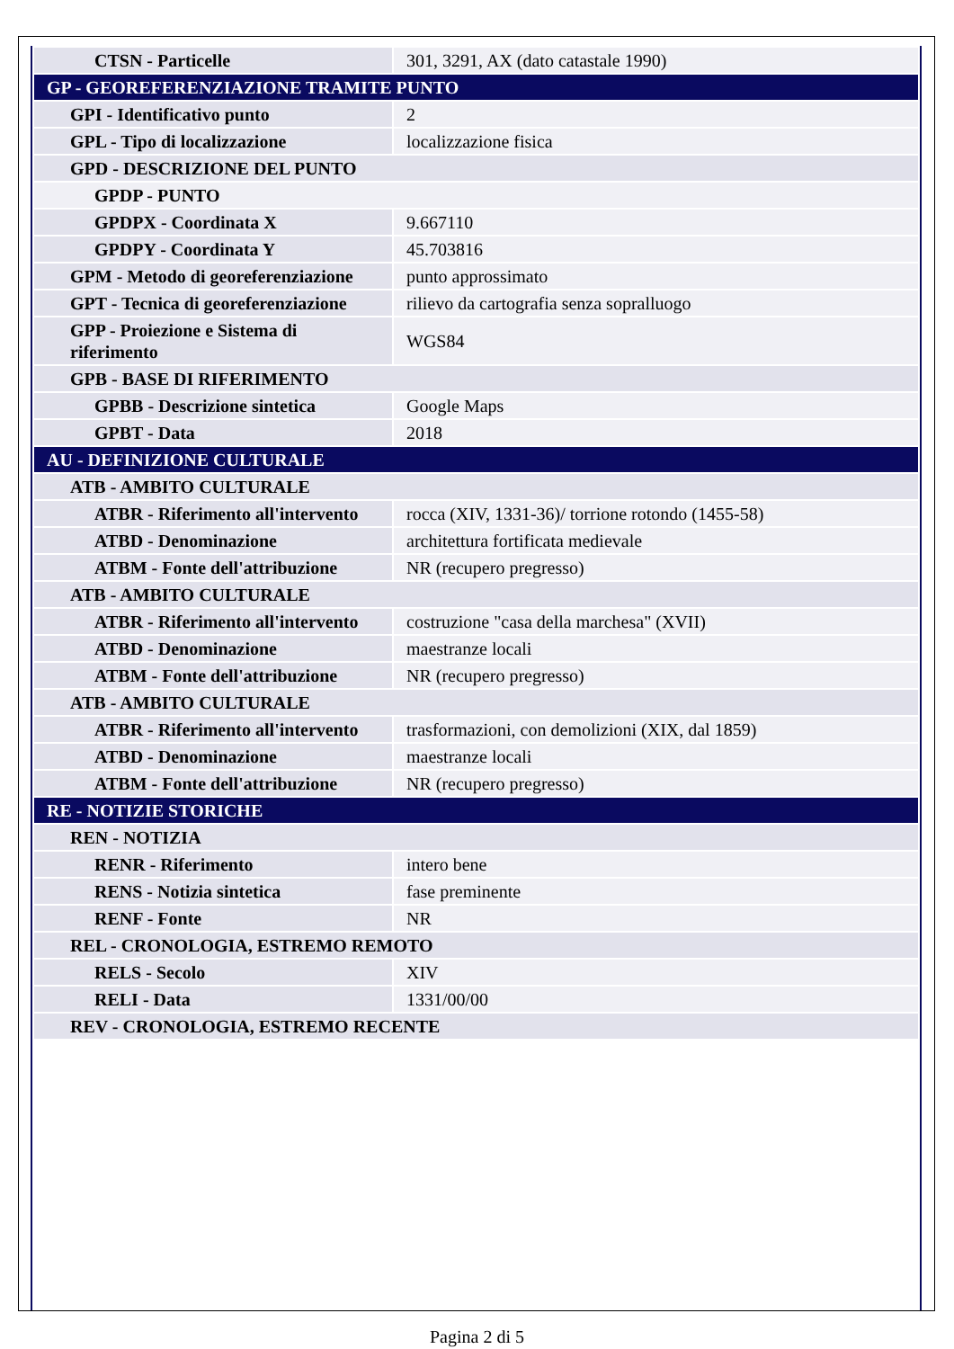| CTSN - Particelle | 301, 3291, AX (dato catastale 1990) |
| GP - GEOREFERENZIAZIONE TRAMITE PUNTO | |
| GPI - Identificativo punto | 2 |
| GPL - Tipo di localizzazione | localizzazione fisica |
| GPD - DESCRIZIONE DEL PUNTO | |
| GPDP - PUNTO | |
| GPDPX - Coordinata X | 9.667110 |
| GPDPY - Coordinata Y | 45.703816 |
| GPM - Metodo di georeferenziazione | punto approssimato |
| GPT - Tecnica di georeferenziazione | rilievo da cartografia senza sopralluogo |
| GPP - Proiezione e Sistema di riferimento | WGS84 |
| GPB - BASE DI RIFERIMENTO | |
| GPBB - Descrizione sintetica | Google Maps |
| GPBT - Data | 2018 |
| AU - DEFINIZIONE CULTURALE | |
| ATB - AMBITO CULTURALE | |
| ATBR - Riferimento all'intervento | rocca (XIV, 1331-36)/ torrione rotondo (1455-58) |
| ATBD - Denominazione | architettura fortificata medievale |
| ATBM - Fonte dell'attribuzione | NR (recupero pregresso) |
| ATB - AMBITO CULTURALE | |
| ATBR - Riferimento all'intervento | costruzione "casa della marchesa" (XVII) |
| ATBD - Denominazione | maestranze locali |
| ATBM - Fonte dell'attribuzione | NR (recupero pregresso) |
| ATB - AMBITO CULTURALE | |
| ATBR - Riferimento all'intervento | trasformazioni, con demolizioni (XIX, dal 1859) |
| ATBD - Denominazione | maestranze locali |
| ATBM - Fonte dell'attribuzione | NR (recupero pregresso) |
| RE - NOTIZIE STORICHE | |
| REN - NOTIZIA | |
| RENR - Riferimento | intero bene |
| RENS - Notizia sintetica | fase preminente |
| RENF - Fonte | NR |
| REL - CRONOLOGIA, ESTREMO REMOTO | |
| RELS - Secolo | XIV |
| RELI - Data | 1331/00/00 |
| REV - CRONOLOGIA, ESTREMO RECENTE | |
Pagina 2 di 5